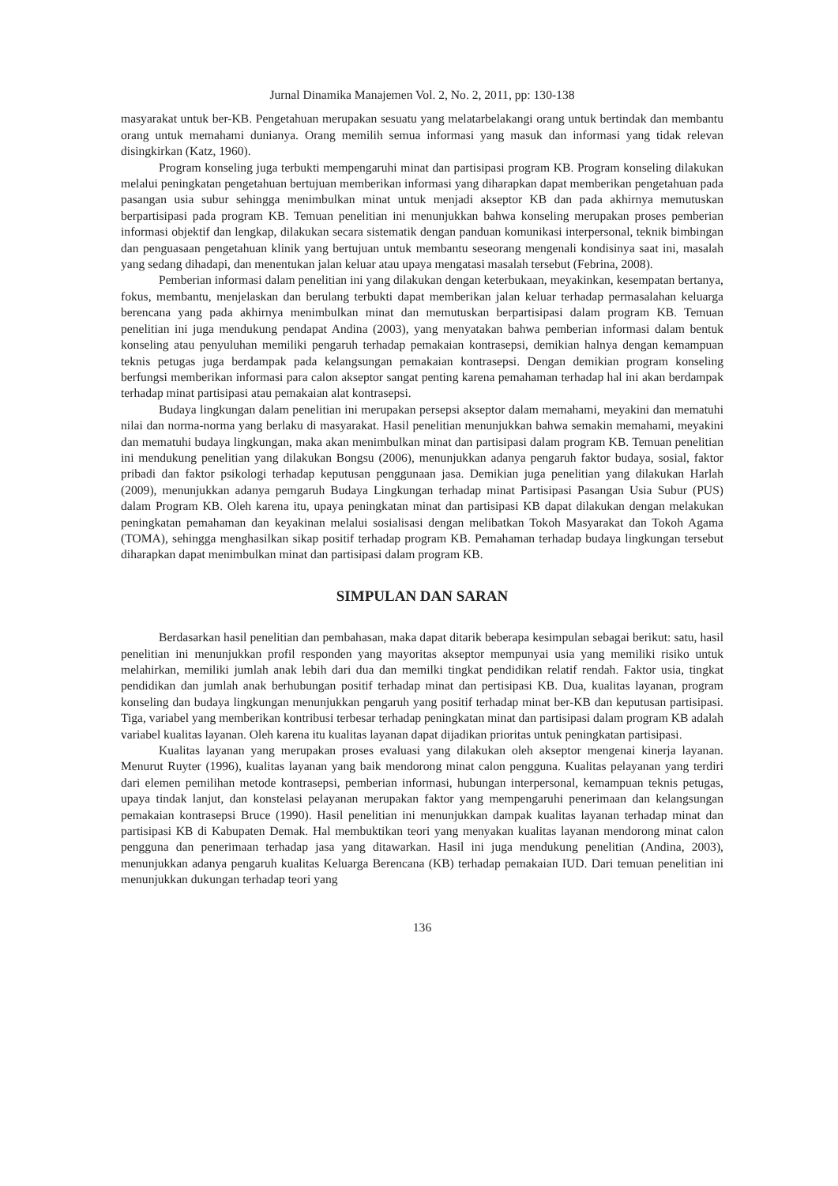Jurnal Dinamika Manajemen Vol. 2, No. 2, 2011, pp: 130-138
masyarakat untuk ber-KB. Pengetahuan merupakan sesuatu yang melatarbelakangi orang untuk bertindak dan membantu orang untuk memahami dunianya. Orang memilih semua informasi yang masuk dan informasi yang tidak relevan disingkirkan (Katz, 1960).
Program konseling juga terbukti mempengaruhi minat dan partisipasi program KB. Program konseling dilakukan melalui peningkatan pengetahuan bertujuan memberikan informasi yang diharapkan dapat memberikan pengetahuan pada pasangan usia subur sehingga menimbulkan minat untuk menjadi akseptor KB dan pada akhirnya memutuskan berpartisipasi pada program KB. Temuan penelitian ini menunjukkan bahwa konseling merupakan proses pemberian informasi objektif dan lengkap, dilakukan secara sistematik dengan panduan komunikasi interpersonal, teknik bimbingan dan penguasaan pengetahuan klinik yang bertujuan untuk membantu seseorang mengenali kondisinya saat ini, masalah yang sedang dihadapi, dan menentukan jalan keluar atau upaya mengatasi masalah tersebut (Febrina, 2008).
Pemberian informasi dalam penelitian ini yang dilakukan dengan keterbukaan, meyakinkan, kesempatan bertanya, fokus, membantu, menjelaskan dan berulang terbukti dapat memberikan jalan keluar terhadap permasalahan keluarga berencana yang pada akhirnya menimbulkan minat dan memutuskan berpartisipasi dalam program KB. Temuan penelitian ini juga mendukung pendapat Andina (2003), yang menyatakan bahwa pemberian informasi dalam bentuk konseling atau penyuluhan memiliki pengaruh terhadap pemakaian kontrasepsi, demikian halnya dengan kemampuan teknis petugas juga berdampak pada kelangsungan pemakaian kontrasepsi. Dengan demikian program konseling berfungsi memberikan informasi para calon akseptor sangat penting karena pemahaman terhadap hal ini akan berdampak terhadap minat partisipasi atau pemakaian alat kontrasepsi.
Budaya lingkungan dalam penelitian ini merupakan persepsi akseptor dalam memahami, meyakini dan mematuhi nilai dan norma-norma yang berlaku di masyarakat. Hasil penelitian menunjukkan bahwa semakin memahami, meyakini dan mematuhi budaya lingkungan, maka akan menimbulkan minat dan partisipasi dalam program KB. Temuan penelitian ini mendukung penelitian yang dilakukan Bongsu (2006), menunjukkan adanya pengaruh faktor budaya, sosial, faktor pribadi dan faktor psikologi terhadap keputusan penggunaan jasa. Demikian juga penelitian yang dilakukan Harlah (2009), menunjukkan adanya pemgaruh Budaya Lingkungan terhadap minat Partisipasi Pasangan Usia Subur (PUS) dalam Program KB. Oleh karena itu, upaya peningkatan minat dan partisipasi KB dapat dilakukan dengan melakukan peningkatan pemahaman dan keyakinan melalui sosialisasi dengan melibatkan Tokoh Masyarakat dan Tokoh Agama (TOMA), sehingga menghasilkan sikap positif terhadap program KB. Pemahaman terhadap budaya lingkungan tersebut diharapkan dapat menimbulkan minat dan partisipasi dalam program KB.
SIMPULAN DAN SARAN
Berdasarkan hasil penelitian dan pembahasan, maka dapat ditarik beberapa kesimpulan sebagai berikut: satu, hasil penelitian ini menunjukkan profil responden yang mayoritas akseptor mempunyai usia yang memiliki risiko untuk melahirkan, memiliki jumlah anak lebih dari dua dan memilki tingkat pendidikan relatif rendah. Faktor usia, tingkat pendidikan dan jumlah anak berhubungan positif terhadap minat dan pertisipasi KB. Dua, kualitas layanan, program konseling dan budaya lingkungan menunjukkan pengaruh yang positif terhadap minat ber-KB dan keputusan partisipasi. Tiga, variabel yang memberikan kontribusi terbesar terhadap peningkatan minat dan partisipasi dalam program KB adalah variabel kualitas layanan. Oleh karena itu kualitas layanan dapat dijadikan prioritas untuk peningkatan partisipasi.
Kualitas layanan yang merupakan proses evaluasi yang dilakukan oleh akseptor mengenai kinerja layanan. Menurut Ruyter (1996), kualitas layanan yang baik mendorong minat calon pengguna. Kualitas pelayanan yang terdiri dari elemen pemilihan metode kontrasepsi, pemberian informasi, hubungan interpersonal, kemampuan teknis petugas, upaya tindak lanjut, dan konstelasi pelayanan merupakan faktor yang mempengaruhi penerimaan dan kelangsungan pemakaian kontrasepsi Bruce (1990). Hasil penelitian ini menunjukkan dampak kualitas layanan terhadap minat dan partisipasi KB di Kabupaten Demak. Hal membuktikan teori yang menyakan kualitas layanan mendorong minat calon pengguna dan penerimaan terhadap jasa yang ditawarkan. Hasil ini juga mendukung penelitian (Andina, 2003), menunjukkan adanya pengaruh kualitas Keluarga Berencana (KB) terhadap pemakaian IUD. Dari temuan penelitian ini menunjukkan dukungan terhadap teori yang
136